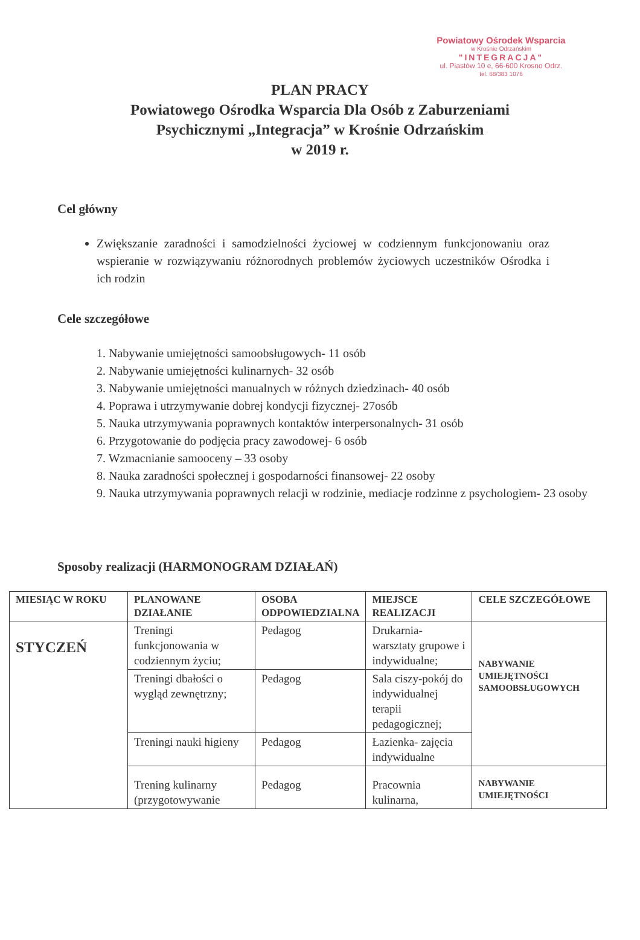Powiatowy Ośrodek Wsparcia
w Krośnie Odrzańskim
"INTEGRACJA"
ul. Piastów 10 e, 66-600 Krosno Odrz.
tel. 68/383 1076
PLAN PRACY
Powiatowego Ośrodka Wsparcia Dla Osób z Zaburzeniami
Psychicznymi „Integracja” w Krośnie Odrzańskim
w 2019 r.
Cel główny
Zwiększanie zaradności i samodzielności życiowej w codziennym funkcjonowaniu oraz wspieranie w rozwiązywaniu różnorodnych problemów życiowych uczestników Ośrodka i ich rodzin
Cele szczegółowe
1. Nabywanie umiejętności samoobsługowych- 11 osób
2. Nabywanie umiejętności kulinarnych- 32 osób
3. Nabywanie umiejętności manualnych w różnych dziedzinach- 40 osób
4. Poprawa i utrzymywanie dobrej kondycji fizycznej- 27osób
5. Nauka utrzymywania poprawnych kontaktów interpersonalnych- 31 osób
6. Przygotowanie do podjęcia pracy zawodowej- 6 osób
7. Wzmacnianie samooceny – 33 osoby
8. Nauka zaradności społecznej i gospodarności finansowej- 22 osoby
9. Nauka utrzymywania poprawnych relacji w rodzinie, mediacje rodzinne z psychologiem- 23 osoby
Sposoby realizacji (HARMONOGRAM DZIAŁAŃ)
| MIESIĄC W ROKU | PLANOWANE DZIAŁANIE | OSOBA ODPOWIEDZIALNA | MIEJSCE REALIZACJI | CELE SZCZEGÓŁOWE |
| --- | --- | --- | --- | --- |
| STYCZEŃ | Treningi funkcjonowania w codziennym życiu; | Pedagog | Drukarnia- warsztaty grupowe i indywidualne; | NABYWANIE UMIEJĘTNOŚCI SAMOOBSŁUGOWYCH |
| | Treningi dbałości o wygląd zewnętrzny; | Pedagog | Sala ciszy-pokój do indywidualnej terapii pedagogicznej; | |
| | Treningi nauki higieny | Pedagog | Łazienka- zajęcia indywidualne | |
| | Trening kulinarny (przygotowywanie | Pedagog | Pracownia kulinarna, | NABYWANIE UMIEJĘTNOŚCI |